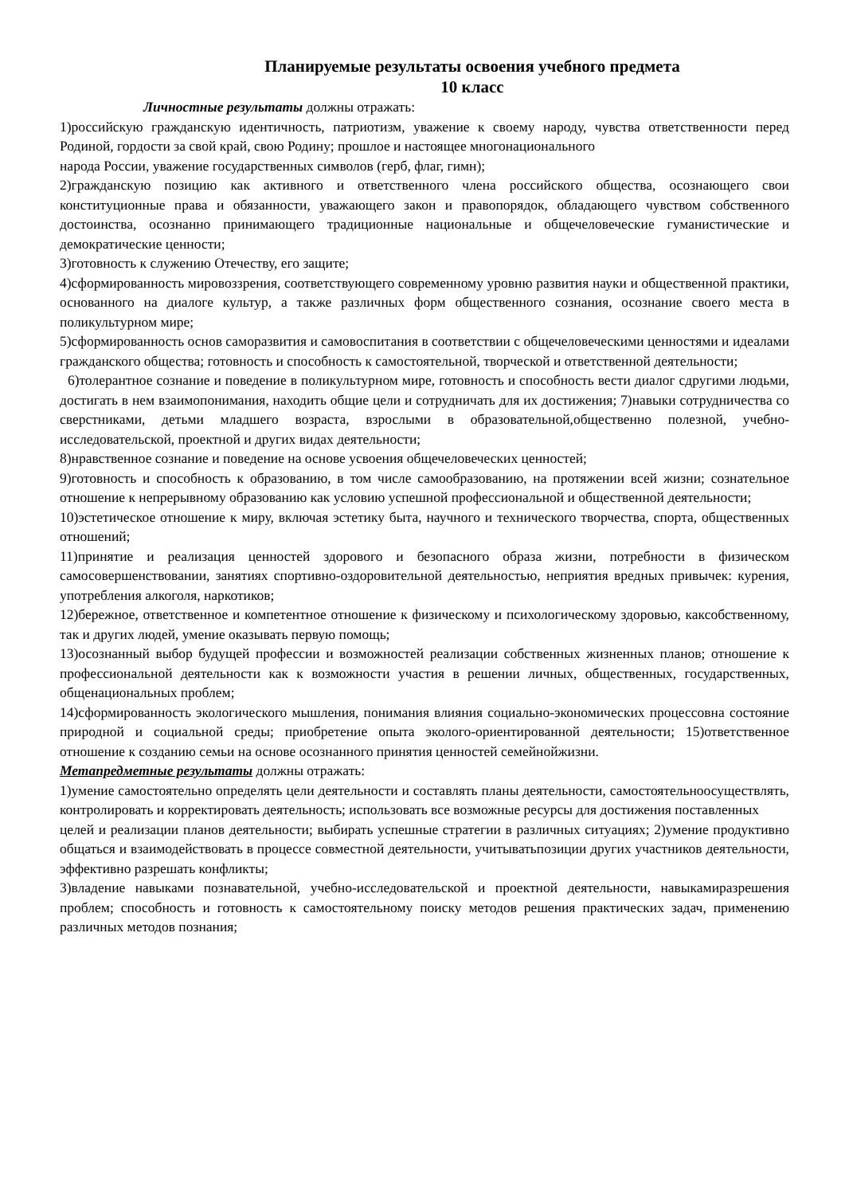Планируемые результаты освоения учебного предмета
10 класс
Личностные результаты должны отражать:
1)российскую гражданскую идентичность, патриотизм, уважение к своему народу, чувства ответственности перед Родиной, гордости за свой край, свою Родину; прошлое и настоящее многонационального
народа России, уважение государственных символов (герб, флаг, гимн);
2)гражданскую позицию как активного и ответственного члена российского общества, осознающего свои конституционные права и обязанности, уважающего закон и правопорядок, обладающего чувством собственного достоинства, осознанно принимающего традиционные национальные и общечеловеческие гуманистические и демократические ценности;
3)готовность к служению Отечеству, его защите;
4)сформированность мировоззрения, соответствующего современному уровню развития науки и общественной практики, основанного на диалоге культур, а также различных форм общественного сознания, осознание своего места в поликультурном мире;
5)сформированность основ саморазвития и самовоспитания в соответствии с общечеловеческими ценностями и идеалами гражданского общества; готовность и способность к самостоятельной, творческой и ответственной деятельности;
6)толерантное сознание и поведение в поликультурном мире, готовность и способность вести диалог сдругими людьми, достигать в нем взаимопонимания, находить общие цели и сотрудничать для их достижения; 7)навыки сотрудничества со сверстниками, детьми младшего возраста, взрослыми в образовательной,общественно полезной, учебно-исследовательской, проектной и других видах деятельности;
8)нравственное сознание и поведение на основе усвоения общечеловеческих ценностей;
9)готовность и способность к образованию, в том числе самообразованию, на протяжении всей жизни; сознательное отношение к непрерывному образованию как условию успешной профессиональной и общественной деятельности;
10)эстетическое отношение к миру, включая эстетику быта, научного и технического творчества, спорта, общественных отношений;
11)принятие и реализация ценностей здорового и безопасного образа жизни, потребности в физическом самосовершенствовании, занятиях спортивно-оздоровительной деятельностью, неприятия вредных привычек: курения, употребления алкоголя, наркотиков;
12)бережное, ответственное и компетентное отношение к физическому и психологическому здоровью, каксобственному, так и других людей, умение оказывать первую помощь;
13)осознанный выбор будущей профессии и возможностей реализации собственных жизненных планов; отношение к профессиональной деятельности как к возможности участия в решении личных, общественных, государственных, общенациональных проблем;
14)сформированность экологического мышления, понимания влияния социально-экономических процессовна состояние природной и социальной среды; приобретение опыта эколого-ориентированной деятельности; 15)ответственное отношение к созданию семьи на основе осознанного принятия ценностей семейнойжизни.
Метапредметные результаты должны отражать:
1)умение самостоятельно определять цели деятельности и составлять планы деятельности, самостоятельноосуществлять, контролировать и корректировать деятельность; использовать все возможные ресурсы для достижения поставленных
целей и реализации планов деятельности; выбирать успешные стратегии в различных ситуациях; 2)умение продуктивно общаться и взаимодействовать в процессе совместной деятельности, учитыватьпозиции других участников деятельности, эффективно разрешать конфликты;
3)владение навыками познавательной, учебно-исследовательской и проектной деятельности, навыкамиразрешения проблем; способность и готовность к самостоятельному поиску методов решения практических задач, применению различных методов познания;